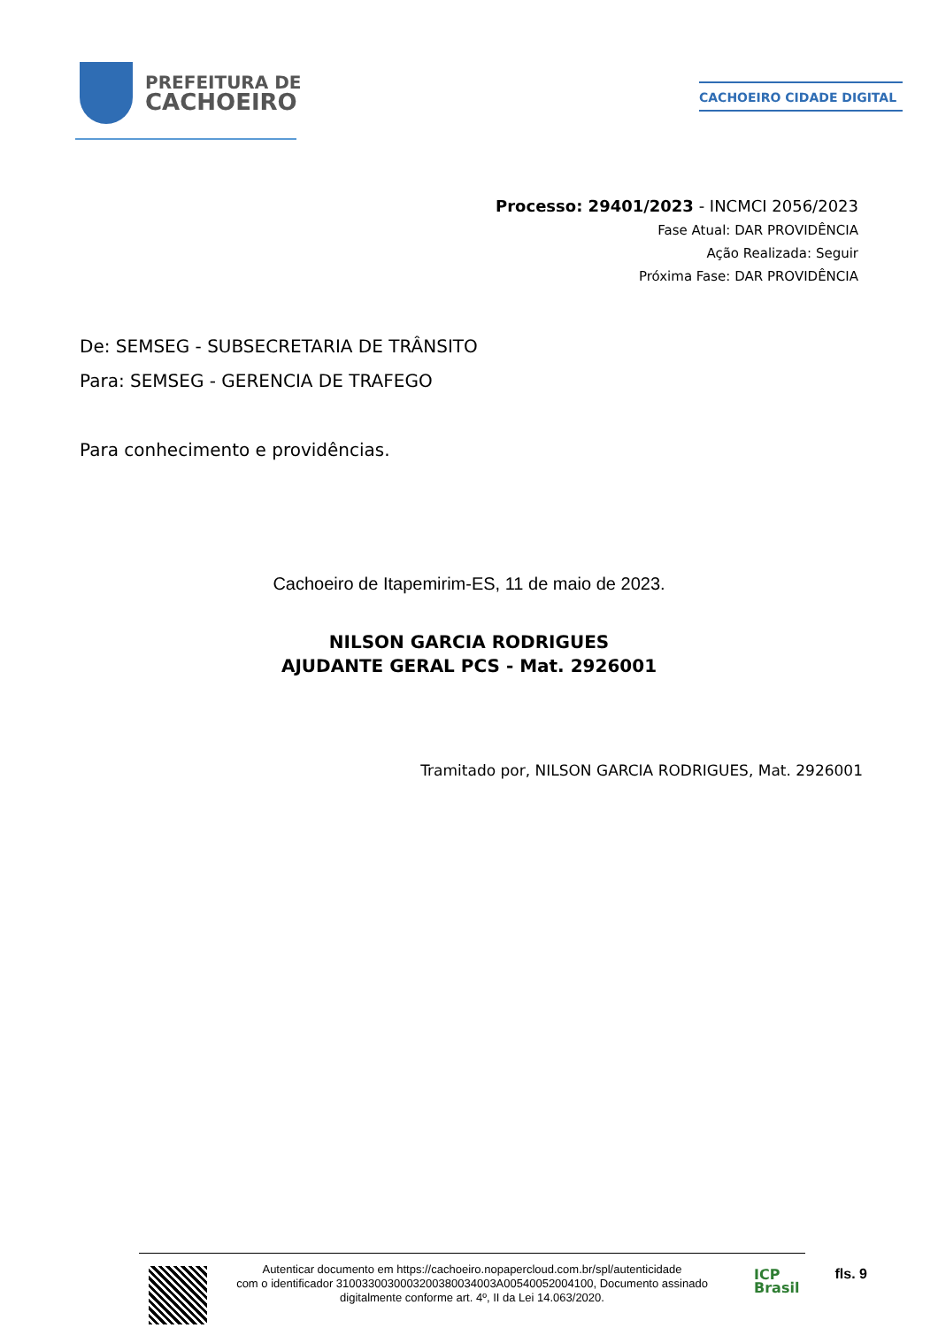PREFEITURA DE
CACHOEIRO
CACHOEIRO CIDADE DIGITAL
Processo: 29401/2023 - INCMCI 2056/2023
Fase Atual: DAR PROVIDÊNCIA
Ação Realizada: Seguir
Próxima Fase: DAR PROVIDÊNCIA
De: SEMSEG - SUBSECRETARIA DE TRÂNSITO
Para: SEMSEG - GERENCIA DE TRAFEGO
Para conhecimento e providências.
Cachoeiro de Itapemirim-ES, 11 de maio de 2023.
NILSON GARCIA RODRIGUES
AJUDANTE GERAL PCS - Mat. 2926001
Tramitado por, NILSON GARCIA RODRIGUES, Mat. 2926001
Autenticar documento em https://cachoeiro.nopapercloud.com.br/spl/autenticidade
com o identificador 3100330030003200380034003A00540052004100, Documento assinado
digitalmente conforme art. 4º, II da Lei 14.063/2020.
ICP
Brasil
fls. 9